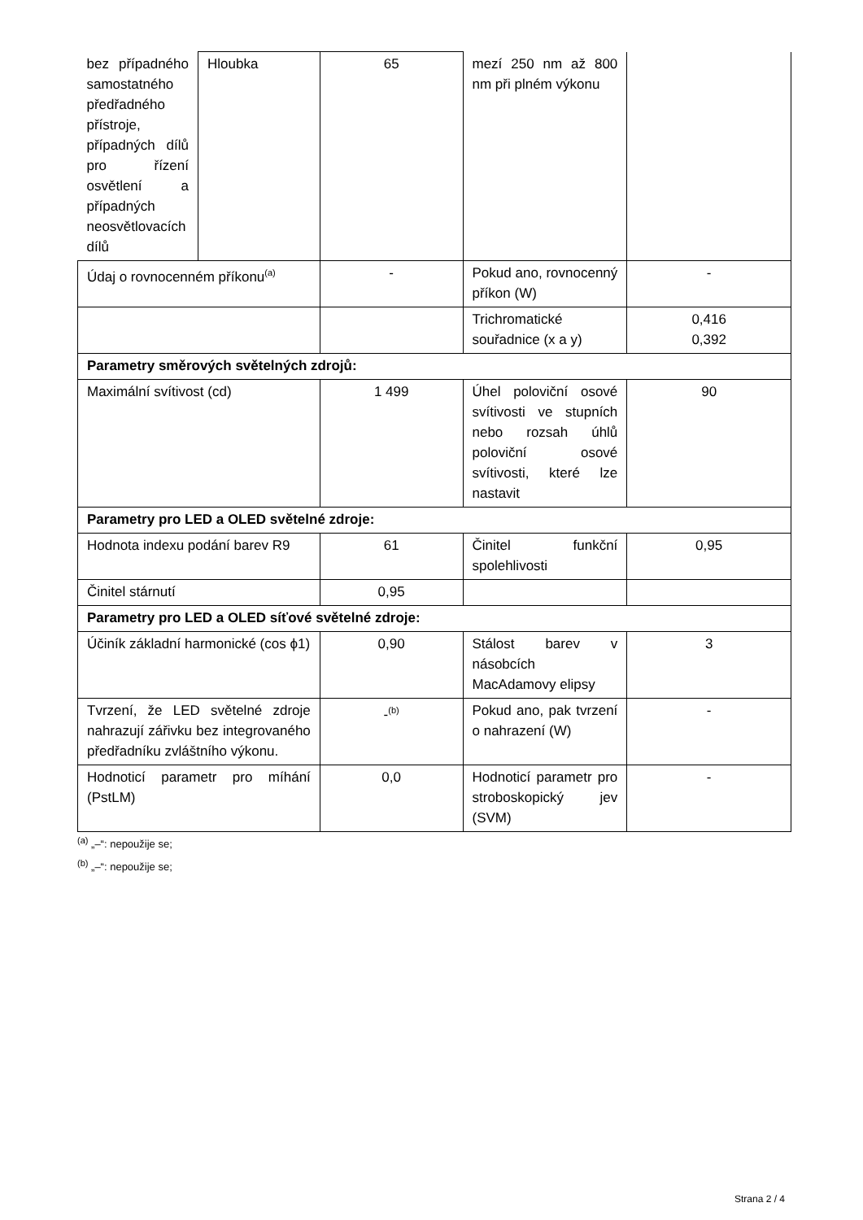| bez případného samostatného předřadného přístroje, případných dílů pro řízení osvětlení a případných neosvětlovacích dílů | Hloubka | 65 | mezí 250 nm až 800 nm při plném výkonu | |
| Údaj o rovnocenném příkonu<sup>(a)</sup> | | - | Pokud ano, rovnocenný příkon (W) | - |
| | | | Trichromatické souřadnice (x a y) | 0,416 0,392 |
| Parametry směrových světelných zdrojů: | | | | |
| Maximální svítivost (cd) | | 1 499 | Úhel poloviční osové svítivosti ve stupních nebo rozsah úhlů poloviční osové svítivosti, které lze nastavit | 90 |
| Parametry pro LED a OLED světelné zdroje: | | | | |
| Hodnota indexu podání barev R9 | | 61 | Činitel funkční spolehlivosti | 0,95 |
| Činitel stárnutí | | 0,95 | | |
| Parametry pro LED a OLED síťové světelné zdroje: | | | | |
| Účiník základní harmonické (cos ϕ1) | | 0,90 | Stálost barev v násobcích MacAdamovy elipsy | 3 |
| Tvrzení, že LED světelné zdroje nahrazují zářivku bez integrovaného předřadníku zvláštního výkonu. | | -<sup>(b)</sup> | Pokud ano, pak tvrzení o nahrazení (W) | - |
| Hodnoticí parametr pro míhání (PstLM) | | 0,0 | Hodnoticí parametr pro stroboskopický jev (SVM) | - |
<sup>(a)</sup> „–“: nepoužije se;
<sup>(b)</sup> „–“: nepoužije se;
Strana 2 / 4